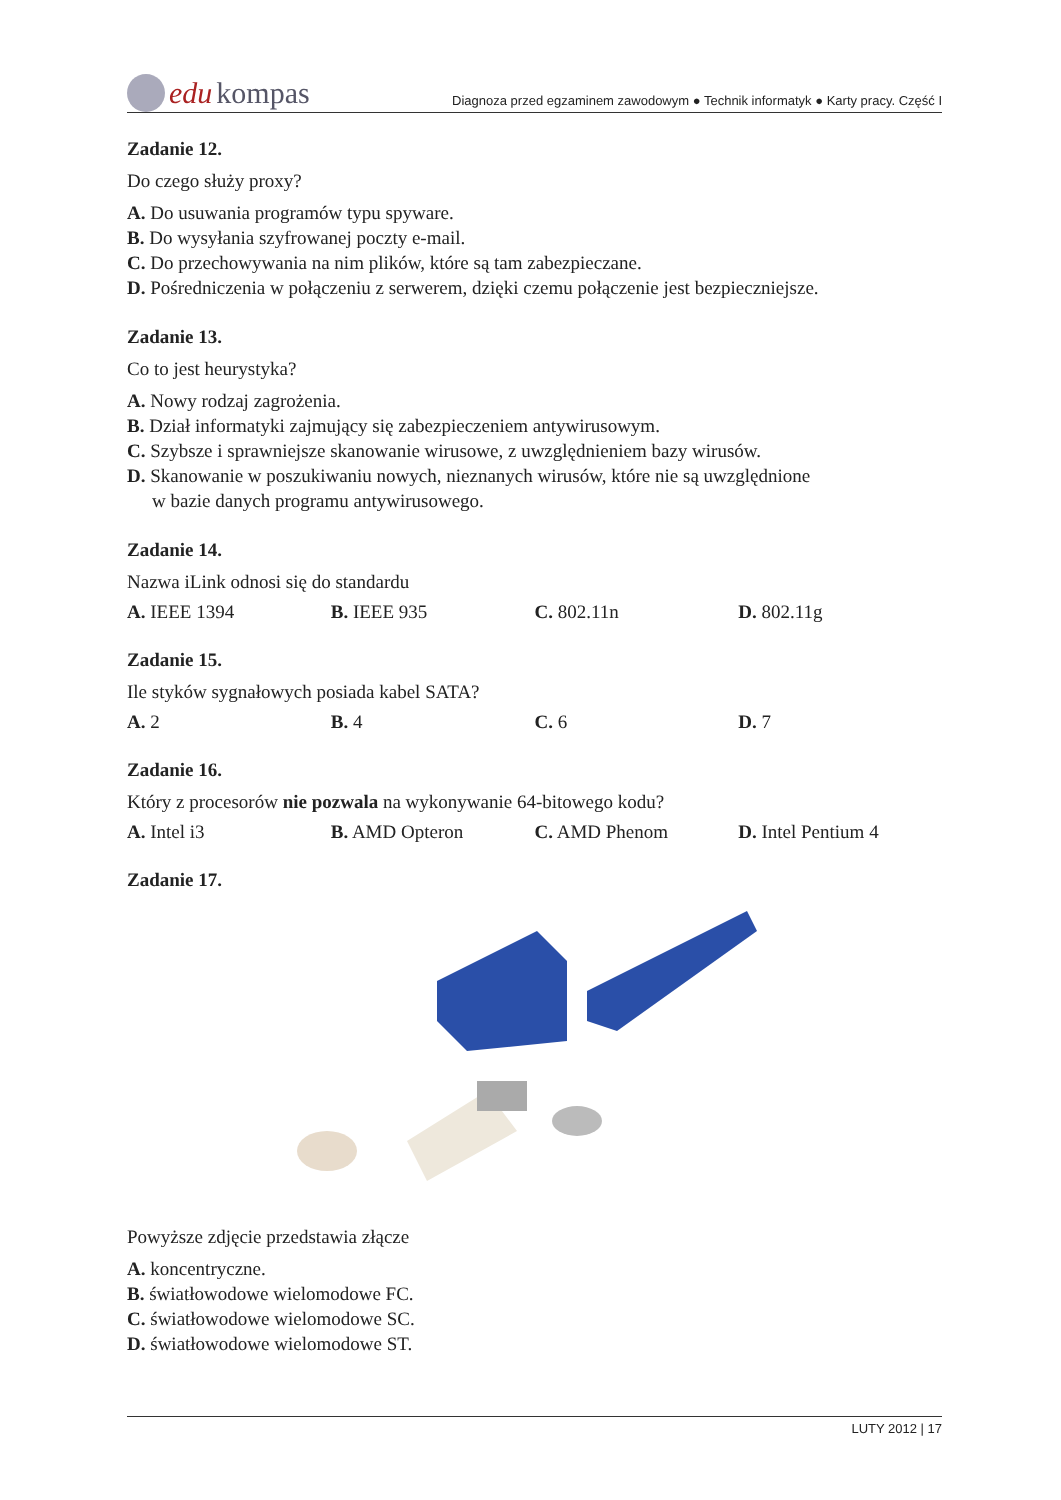edu kompas
Diagnoza przed egzaminem zawodowym ● Technik informatyk ● Karty pracy. Część I
Zadanie 12.
Do czego służy proxy?
A. Do usuwania programów typu spyware.
B. Do wysyłania szyfrowanej poczty e-mail.
C. Do przechowywania na nim plików, które są tam zabezpieczane.
D. Pośredniczenia w połączeniu z serwerem, dzięki czemu połączenie jest bezpieczniejsze.
Zadanie 13.
Co to jest heurystyka?
A. Nowy rodzaj zagrożenia.
B. Dział informatyki zajmujący się zabezpieczeniem antywirusowym.
C. Szybsze i sprawniejsze skanowanie wirusowe, z uwzględnieniem bazy wirusów.
D. Skanowanie w poszukiwaniu nowych, nieznanych wirusów, które nie są uwzględnione
w bazie danych programu antywirusowego.
Zadanie 14.
Nazwa iLink odnosi się do standardu
A. IEEE 1394 B. IEEE 935 C. 802.11n D. 802.11g
Zadanie 15.
Ile styków sygnałowych posiada kabel SATA?
A. 2 B. 4 C. 6 D. 7
Zadanie 16.
Który z procesorów nie pozwala na wykonywanie 64-bitowego kodu?
A. Intel i3 B. AMD Opteron C. AMD Phenom D. Intel Pentium 4
Zadanie 17.
Powyższe zdjęcie przedstawia złącze
A. koncentryczne.
B. światłowodowe wielomodowe FC.
C. światłowodowe wielomodowe SC.
D. światłowodowe wielomodowe ST.
LUTY 2012 | 17